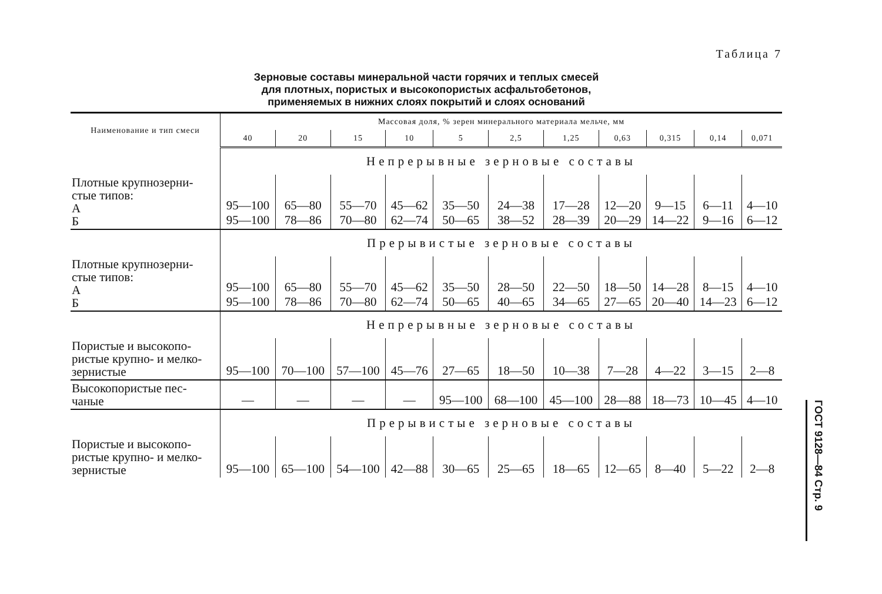Таблица 7
Зерновые составы минеральной части горячих и теплых смесей
для плотных, пористых и высокопористых асфальтобетонов,
применяемых в нижних слоях покрытий и слоях оснований
| Наименование и тип смеси | Массовая доля, % зерен минерального материала мельче, мм | | | | | | | | | | |
| --- | --- | --- | --- | --- | --- | --- | --- | --- | --- | --- | --- |
| | 40 | 20 | 15 | 10 | 5 | 2,5 | 1,25 | 0,63 | 0,315 | 0,14 | 0,071 |
| | Непрерывные зерновые составы | | | | | | | | | | |
| Плотные крупнозерни- стые типов: А Б | 95—100 95—100 | 65—80 78—86 | 55—70 70—80 | 45—62 62—74 | 35—50 50—65 | 24—38 38—52 | 17—28 28—39 | 12—20 20—29 | 9—15 14—22 | 6—11 9—16 | 4—10 6—12 |
| | Прерывистые зерновые составы | | | | | | | | | | |
| Плотные крупнозерни- стые типов: А Б | 95—100 95—100 | 65—80 78—86 | 55—70 70—80 | 45—62 62—74 | 35—50 50—65 | 28—50 40—65 | 22—50 34—65 | 18—50 27—65 | 14—28 20—40 | 8—15 14—23 | 4—10 6—12 |
| | Непрерывные зерновые составы | | | | | | | | | | |
| Пористые и высокопо- ристые крупно- и мелко- зернистые | 95—100 | 70—100 | 57—100 | 45—76 | 27—65 | 18—50 | 10—38 | 7—28 | 4—22 | 3—15 | 2—8 |
| Высокопористые пес- чаные | — | — | — | — | 95—100 | 68—100 | 45—100 | 28—88 | 18—73 | 10—45 | 4—10 |
| | Прерывистые зерновые составы | | | | | | | | | | |
| Пористые и высокопо- ристые крупно- и мелко- зернистые | 95—100 | 65—100 | 54—100 | 42—88 | 30—65 | 25—65 | 18—65 | 12—65 | 8—40 | 5—22 | 2—8 |
ГОСТ 9128—84 Стр. 9